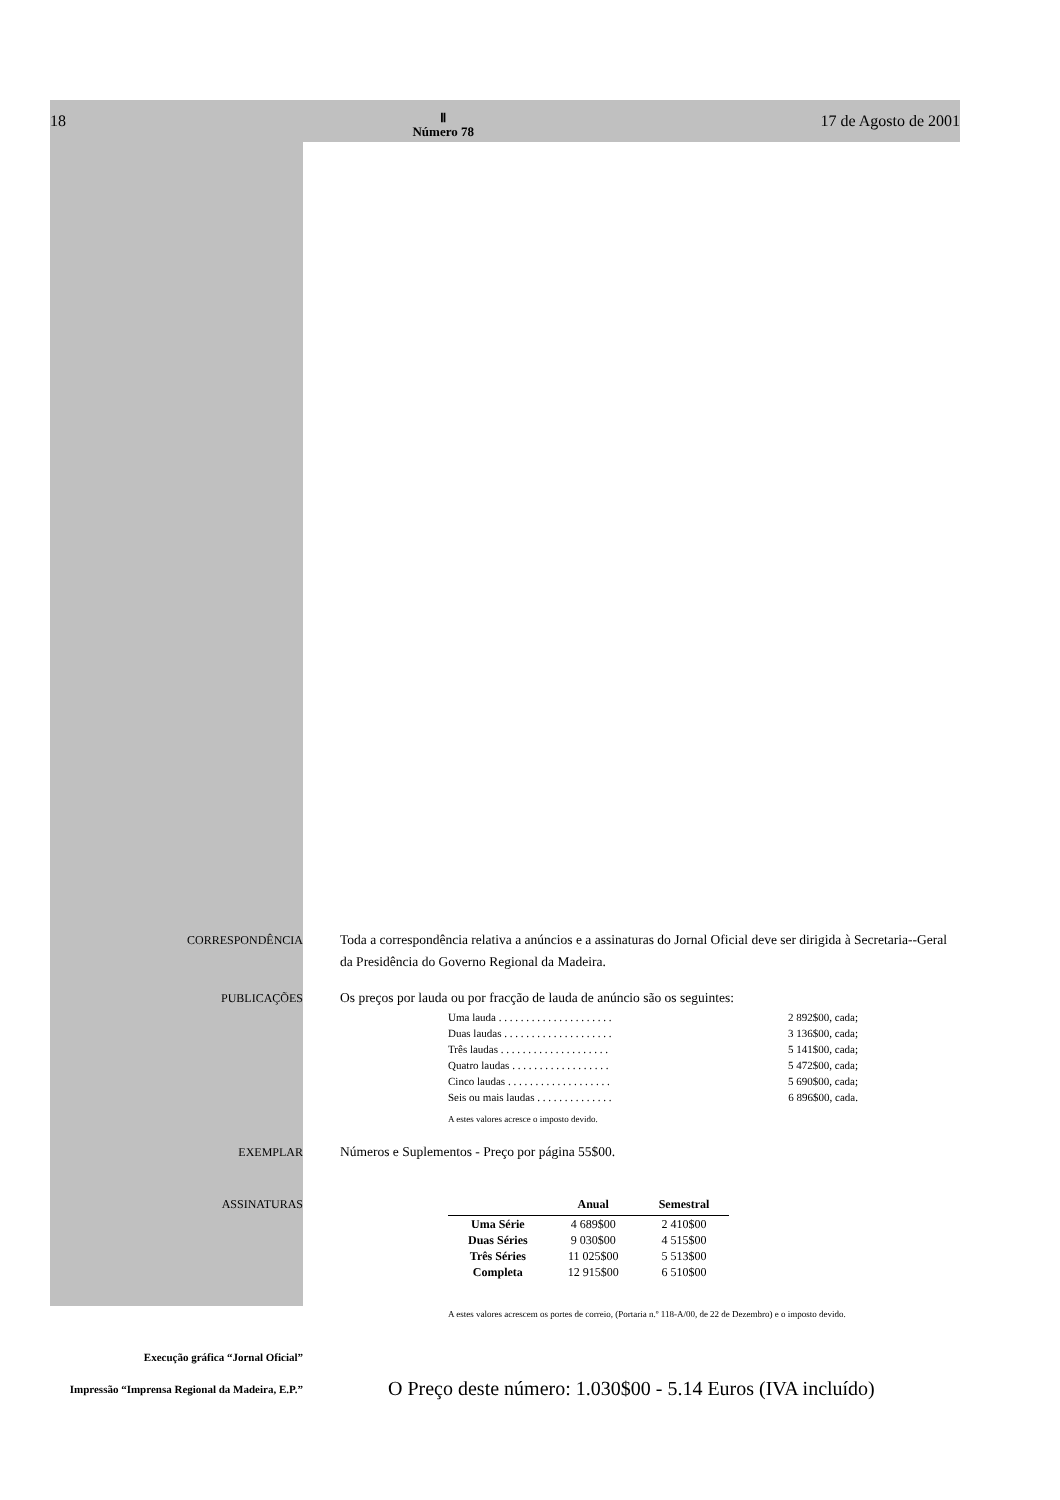18 Ⅱ
Número 78 17 de Agosto de 2001
CORRESPONDÊNCIA Toda a correspondência relativa a anúncios e a assinaturas do Jornal Oficial deve ser dirigida à Secretaria--Geral da Presidência do Governo Regional da Madeira.
PUBLICAÇÕES Os preços por lauda ou por fracção de lauda de anúncio são os seguintes:
Uma lauda . . . . . . . . . . . . . . . . . . . . . 2 892$00, cada;
Duas laudas . . . . . . . . . . . . . . . . . . . . 3 136$00, cada;
Três laudas . . . . . . . . . . . . . . . . . . . . 5 141$00, cada;
Quatro laudas . . . . . . . . . . . . . . . . . . 5 472$00, cada;
Cinco laudas . . . . . . . . . . . . . . . . . . . 5 690$00, cada;
Seis ou mais laudas . . . . . . . . . . . . . . 6 896$00, cada.
A estes valores acresce o imposto devido.
EXEMPLAR Números e Suplementos - Preço por página 55$00.
ASSINATURAS
| | Anual | Semestral |
| --- | --- | --- |
| Uma Série | 4 689$00 | 2 410$00 |
| Duas Séries | 9 030$00 | 4 515$00 |
| Três Séries | 11 025$00 | 5 513$00 |
| Completa | 12 915$00 | 6 510$00 |
A estes valores acrescem os portes de correio, (Portaria n.º 118-A/00, de 22 de Dezembro) e o imposto devido.
Execução gráfica “Jornal Oficial”
Impressão “Imprensa Regional da Madeira, E.P.”
O Preço deste número: 1.030$00 - 5.14 Euros (IVA incluído)